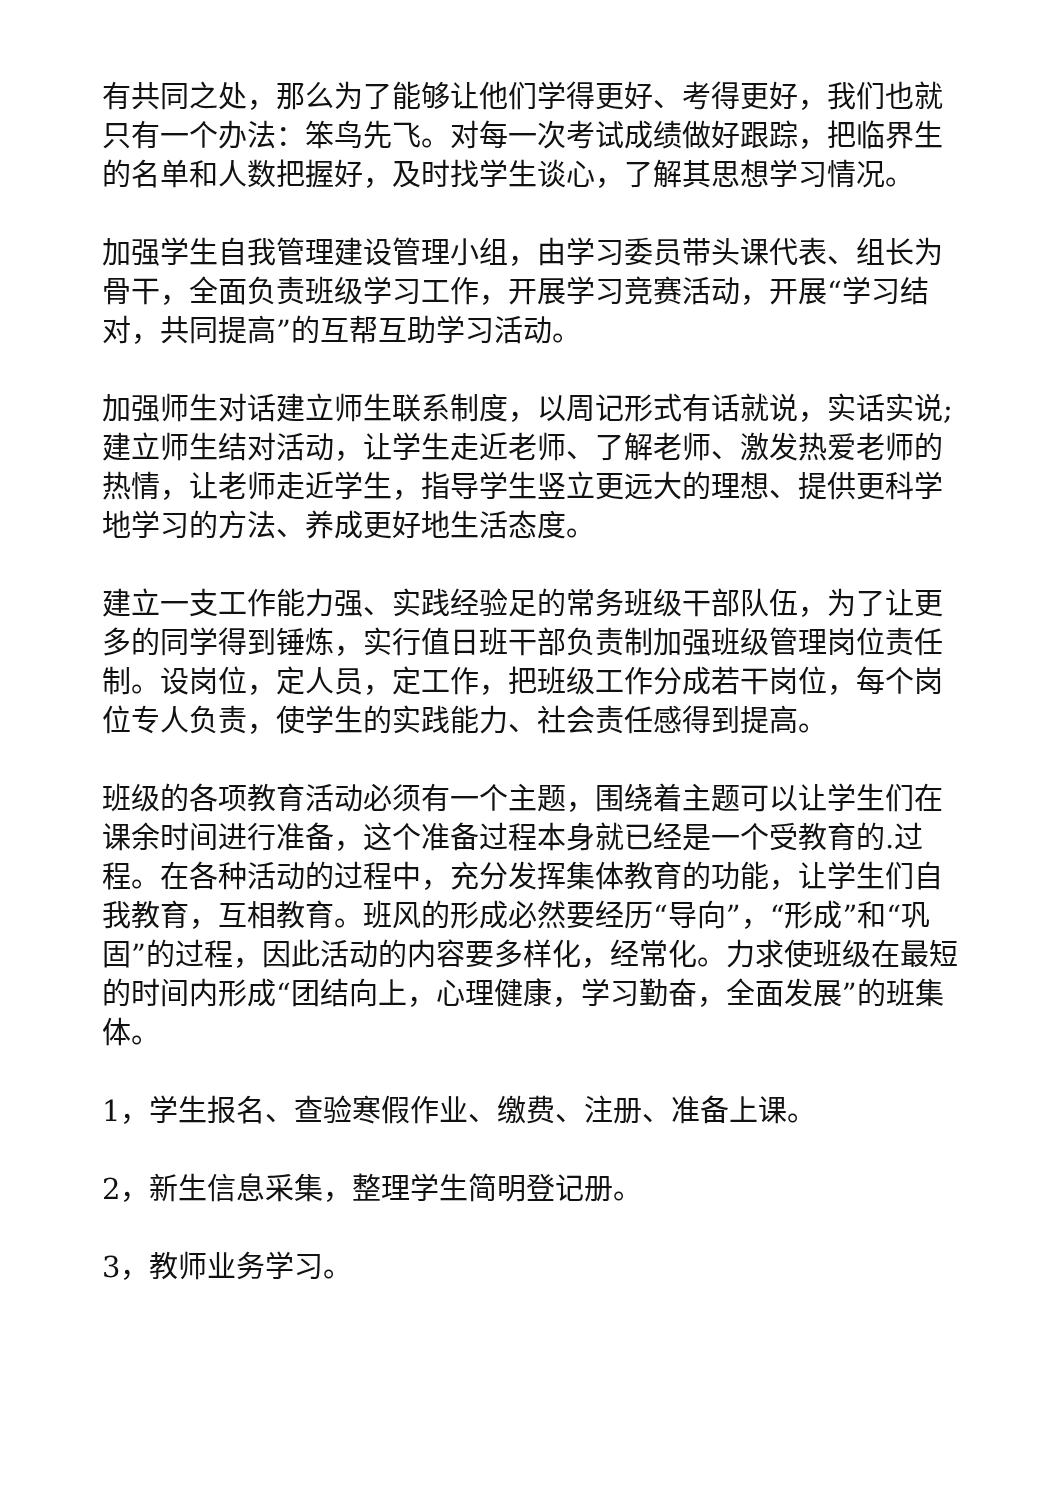有共同之处，那么为了能够让他们学得更好、考得更好，我们也就只有一个办法：笨鸟先飞。对每一次考试成绩做好跟踪，把临界生的名单和人数把握好，及时找学生谈心，了解其思想学习情况。
加强学生自我管理建设管理小组，由学习委员带头课代表、组长为骨干，全面负责班级学习工作，开展学习竞赛活动，开展“学习结对，共同提高”的互帮互助学习活动。
加强师生对话建立师生联系制度，以周记形式有话就说，实话实说;建立师生结对活动，让学生走近老师、了解老师、激发热爱老师的热情，让老师走近学生，指导学生竖立更远大的理想、提供更科学地学习的方法、养成更好地生活态度。
建立一支工作能力强、实践经验足的常务班级干部队伍，为了让更多的同学得到锤炼，实行值日班干部负责制加强班级管理岗位责任制。设岗位，定人员，定工作，把班级工作分成若干岗位，每个岗位专人负责，使学生的实践能力、社会责任感得到提高。
班级的各项教育活动必须有一个主题，围绕着主题可以让学生们在课余时间进行准备，这个准备过程本身就已经是一个受教育的.过程。在各种活动的过程中，充分发挥集体教育的功能，让学生们自我教育，互相教育。班风的形成必然要经历“导向”，“形成”和“巩固”的过程，因此活动的内容要多样化，经常化。力求使班级在最短的时间内形成“团结向上，心理健康，学习勤奋，全面发展”的班集体。
1，学生报名、查验寒假作业、缴费、注册、准备上课。
2，新生信息采集，整理学生简明登记册。
3，教师业务学习。